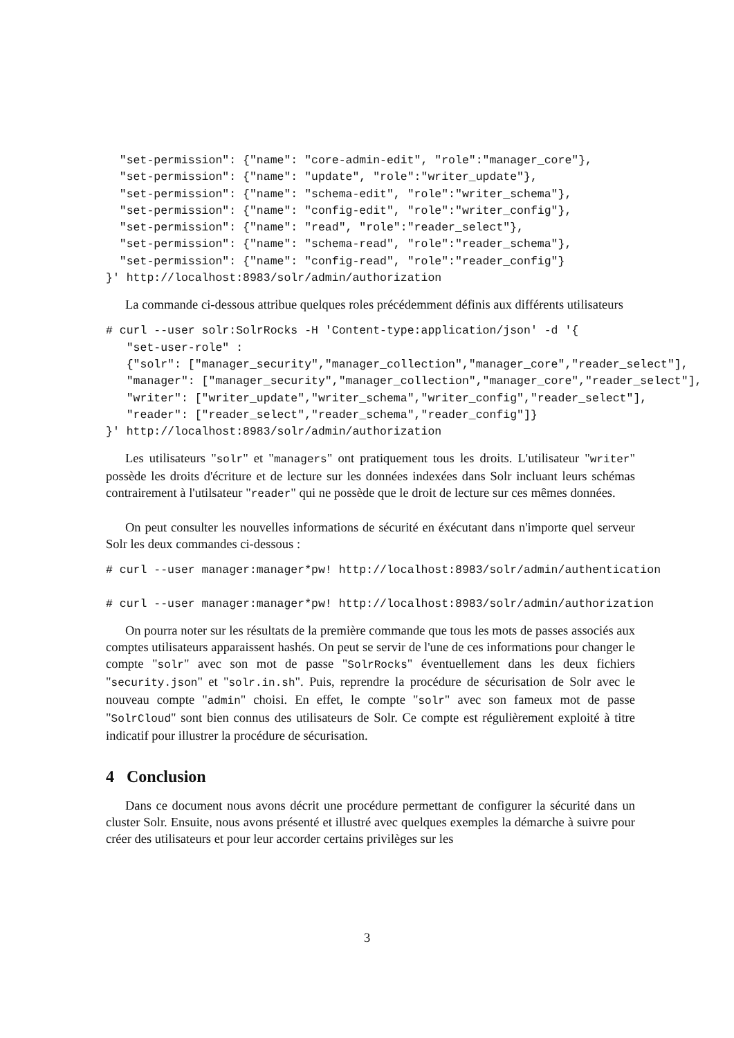"set-permission": {"name": "core-admin-edit", "role":"manager_core"},
  "set-permission": {"name": "update", "role":"writer_update"},
  "set-permission": {"name": "schema-edit", "role":"writer_schema"},
  "set-permission": {"name": "config-edit", "role":"writer_config"},
  "set-permission": {"name": "read", "role":"reader_select"},
  "set-permission": {"name": "schema-read", "role":"reader_schema"},
  "set-permission": {"name": "config-read", "role":"reader_config"}
}' http://localhost:8983/solr/admin/authorization
La commande ci-dessous attribue quelques roles précédemment définis aux différents utilisateurs
# curl --user solr:SolrRocks -H 'Content-type:application/json' -d '{
   "set-user-role" :
   {"solr": ["manager_security","manager_collection","manager_core","reader_select"],
   "manager": ["manager_security","manager_collection","manager_core","reader_select"],
   "writer": ["writer_update","writer_schema","writer_config","reader_select"],
   "reader": ["reader_select","reader_schema","reader_config"]}
}' http://localhost:8983/solr/admin/authorization
Les utilisateurs "solr" et "managers" ont pratiquement tous les droits. L'utilisateur "writer" possède les droits d'écriture et de lecture sur les données indexées dans Solr incluant leurs schémas contrairement à l'utilsateur "reader" qui ne possède que le droit de lecture sur ces mêmes données.
On peut consulter les nouvelles informations de sécurité en éxécutant dans n'importe quel serveur Solr les deux commandes ci-dessous :
# curl --user manager:manager*pw! http://localhost:8983/solr/admin/authentication
# curl --user manager:manager*pw! http://localhost:8983/solr/admin/authorization
On pourra noter sur les résultats de la première commande que tous les mots de passes associés aux comptes utilisateurs apparaissent hashés. On peut se servir de l'une de ces informations pour changer le compte "solr" avec son mot de passe "SolrRocks" éventuellement dans les deux fichiers "security.json" et "solr.in.sh". Puis, reprendre la procédure de sécurisation de Solr avec le nouveau compte "admin" choisi. En effet, le compte "solr" avec son fameux mot de passe "SolrCloud" sont bien connus des utilisateurs de Solr. Ce compte est régulièrement exploité à titre indicatif pour illustrer la procédure de sécurisation.
4 Conclusion
Dans ce document nous avons décrit une procédure permettant de configurer la sécurité dans un cluster Solr. Ensuite, nous avons présenté et illustré avec quelques exemples la démarche à suivre pour créer des utilisateurs et pour leur accorder certains privilèges sur les
3